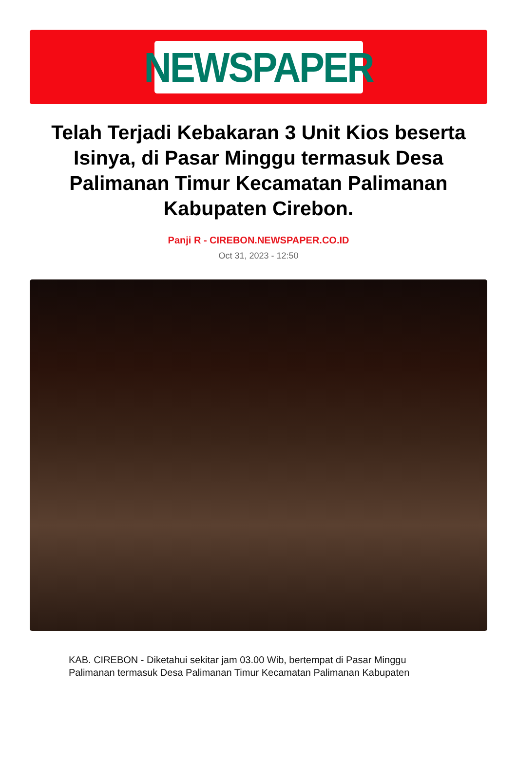NEWSPAPER
Telah Terjadi Kebakaran 3 Unit Kios beserta Isinya, di Pasar Minggu termasuk Desa Palimanan Timur Kecamatan Palimanan Kabupaten Cirebon.
Panji R - CIREBON.NEWSPAPER.CO.ID
Oct 31, 2023 - 12:50
KAB. CIREBON - Diketahui sekitar jam 03.00 Wib, bertempat di Pasar Minggu Palimanan termasuk Desa Palimanan Timur Kecamatan Palimanan Kabupaten